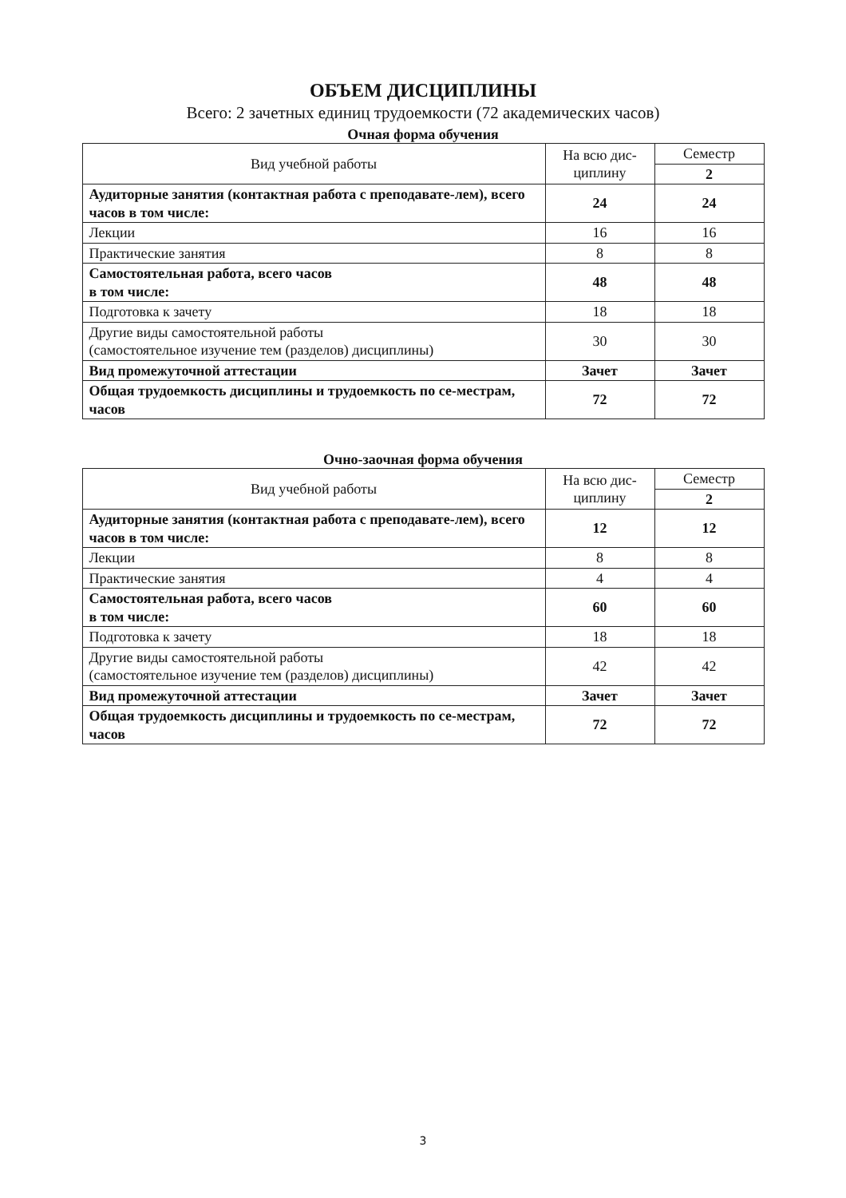ОБЪЕМ ДИСЦИПЛИНЫ
Всего: 2 зачетных единиц трудоемкости (72 академических часов)
Очная форма обучения
| Вид учебной работы | На всю дис- циплину | Семестр |
| --- | --- | --- |
| | | 2 |
| Аудиторные занятия (контактная работа с преподавате-лем), всего часов в том числе: | 24 | 24 |
| Лекции | 16 | 16 |
| Практические занятия | 8 | 8 |
| Самостоятельная работа, всего часов в том числе: | 48 | 48 |
| Подготовка к зачету | 18 | 18 |
| Другие виды самостоятельной работы (самостоятельное изучение тем (разделов) дисциплины) | 30 | 30 |
| Вид промежуточной аттестации | Зачет | Зачет |
| Общая трудоемкость дисциплины и трудоемкость по се-местрам, часов | 72 | 72 |
Очно-заочная форма обучения
| Вид учебной работы | На всю дис- циплину | Семестр |
| --- | --- | --- |
| | | 2 |
| Аудиторные занятия (контактная работа с преподавате-лем), всего часов в том числе: | 12 | 12 |
| Лекции | 8 | 8 |
| Практические занятия | 4 | 4 |
| Самостоятельная работа, всего часов в том числе: | 60 | 60 |
| Подготовка к зачету | 18 | 18 |
| Другие виды самостоятельной работы (самостоятельное изучение тем (разделов) дисциплины) | 42 | 42 |
| Вид промежуточной аттестации | Зачет | Зачет |
| Общая трудоемкость дисциплины и трудоемкость по се-местрам, часов | 72 | 72 |
3